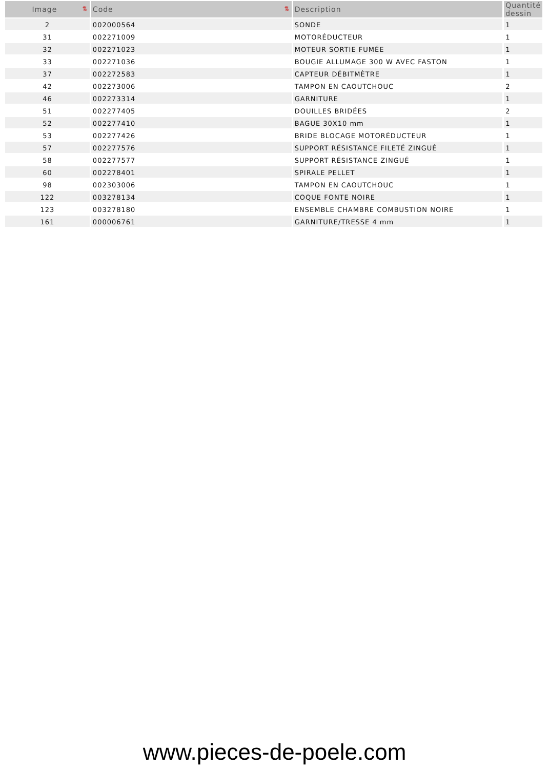| Image ⇅ | Code ⇅ | Description | Quantité dessin |
| --- | --- | --- | --- |
| 2 | 002000564 | SONDE | 1 |
| 31 | 002271009 | MOTORÉDUCTEUR | 1 |
| 32 | 002271023 | MOTEUR SORTIE FUMÉE | 1 |
| 33 | 002271036 | BOUGIE ALLUMAGE 300 W AVEC FASTON | 1 |
| 37 | 002272583 | CAPTEUR DÉBITMÈTRE | 1 |
| 42 | 002273006 | TAMPON EN CAOUTCHOUC | 2 |
| 46 | 002273314 | GARNITURE | 1 |
| 51 | 002277405 | DOUILLES BRIDÉES | 2 |
| 52 | 002277410 | BAGUE 30X10 mm | 1 |
| 53 | 002277426 | BRIDE BLOCAGE MOTORÉDUCTEUR | 1 |
| 57 | 002277576 | SUPPORT RÉSISTANCE FILETÉ ZINGUÉ | 1 |
| 58 | 002277577 | SUPPORT RÉSISTANCE ZINGUÉ | 1 |
| 60 | 002278401 | SPIRALE PELLET | 1 |
| 98 | 002303006 | TAMPON EN CAOUTCHOUC | 1 |
| 122 | 003278134 | COQUE FONTE NOIRE | 1 |
| 123 | 003278180 | ENSEMBLE CHAMBRE COMBUSTION NOIRE | 1 |
| 161 | 000006761 | GARNITURE/TRESSE 4 mm | 1 |
www.pieces-de-poele.com